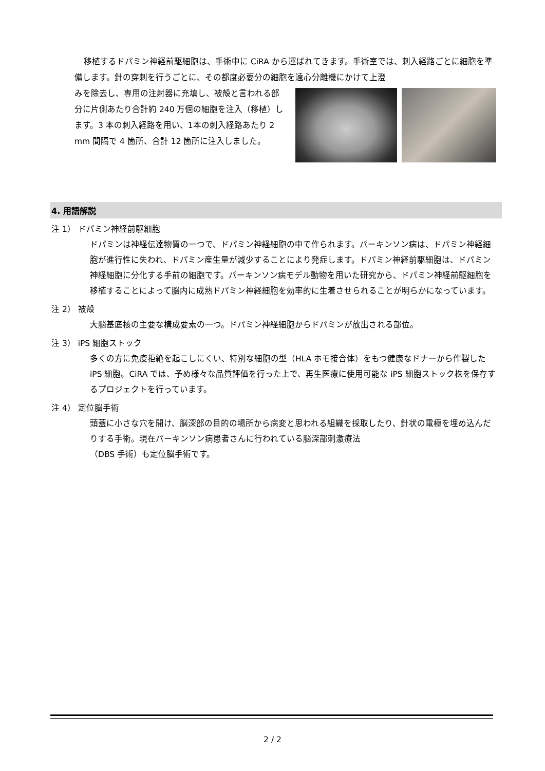移植するドパミン神経前駆細胞は、手術中に CiRA から運ばれてきます。手術室では、刺入経路ごとに細胞を準備します。針の穿刺を行うごとに、その都度必要分の細胞を遠心分離機にかけて上澄
みを除去し、専用の注射器に充填し、被殻と言われる部分に片側あたり合計約 240 万個の細胞を注入（移植）します。3 本の刺入経路を用い、1本の刺入経路あたり 2 mm 間隔で 4 箇所、合計 12 箇所に注入しました。
4. 用語解説
注 1） ドパミン神経前駆細胞
ドパミンは神経伝達物質の一つで、ドパミン神経細胞の中で作られます。パーキンソン病は、ドパミン神経細胞が進行性に失われ、ドパミン産生量が減少することにより発症します。ドパミン神経前駆細胞は、ドパミン神経細胞に分化する手前の細胞です。パーキンソン病モデル動物を用いた研究から、ドパミン神経前駆細胞を移植することによって脳内に成熟ドパミン神経細胞を効率的に生着させられることが明らかになっています。
注 2） 被殻
大脳基底核の主要な構成要素の一つ。ドパミン神経細胞からドパミンが放出される部位。
注 3） iPS 細胞ストック
多くの方に免疫拒絶を起こしにくい、特別な細胞の型（HLA ホモ接合体）をもつ健康なドナーから作製した iPS 細胞。CiRA では、予め様々な品質評価を行った上で、再生医療に使用可能な iPS 細胞ストック株を保存するプロジェクトを行っています。
注 4） 定位脳手術
頭蓋に小さな穴を開け、脳深部の目的の場所から病変と思われる組織を採取したり、針状の電極を埋め込んだりする手術。現在パーキンソン病患者さんに行われている脳深部刺激療法
（DBS 手術）も定位脳手術です。
2 / 2